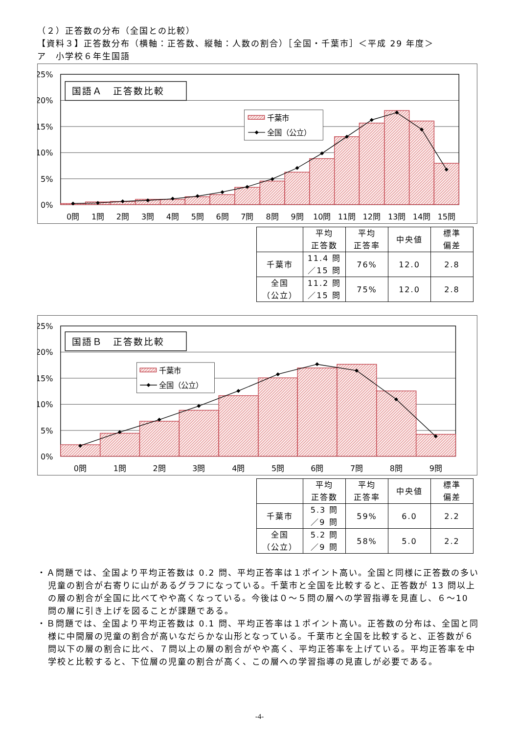（２）正答数の分布（全国との比較）
【資料３】正答数分布（横軸：正答数、縦軸：人数の割合）［全国・千葉市］＜平成 29 年度＞
ア　小学校６年生国語
25%
20%
15%
10%
5%
0%
0問
1問
2問
3問
4問
5問
6問
7問
8問
9問
10問
11問
12問
13問
14問
15問
国語Ａ　正答数比較
千葉市
全国（公立）
| | 平均 正答数 | 平均 正答率 | 中央値 | 標準 偏差 |
| --- | --- | --- | --- | --- |
| 千葉市 | 11.4 問 ／15 問 | 76% | 12.0 | 2.8 |
| 全国 （公立） | 11.2 問 ／15 問 | 75% | 12.0 | 2.8 |
25%
20%
15%
10%
5%
0%
0問
1問
2問
3問
4問
5問
6問
7問
8問
9問
国語Ｂ　正答数比較
千葉市
全国（公立）
| | 平均 正答数 | 平均 正答率 | 中央値 | 標準 偏差 |
| --- | --- | --- | --- | --- |
| 千葉市 | 5.3 問 ／9 問 | 59% | 6.0 | 2.2 |
| 全国 （公立） | 5.2 問 ／9 問 | 58% | 5.0 | 2.2 |
・Ａ問題では、全国より平均正答数は 0.2 問、平均正答率は１ポイント高い。全国と同様に正答数の多い児童の割合が右寄りに山があるグラフになっている。千葉市と全国を比較すると、正答数が 13 問以上の層の割合が全国に比べてやや高くなっている。今後は０～５問の層への学習指導を見直し、６～10 問の層に引き上げを図ることが課題である。
・Ｂ問題では、全国より平均正答数は 0.1 問、平均正答率は１ポイント高い。正答数の分布は、全国と同様に中間層の児童の割合が高いなだらかな山形となっている。千葉市と全国を比較すると、正答数が６問以下の層の割合に比べ、７問以上の層の割合がやや高く、平均正答率を上げている。平均正答率を中学校と比較すると、下位層の児童の割合が高く、この層への学習指導の見直しが必要である。
-4-